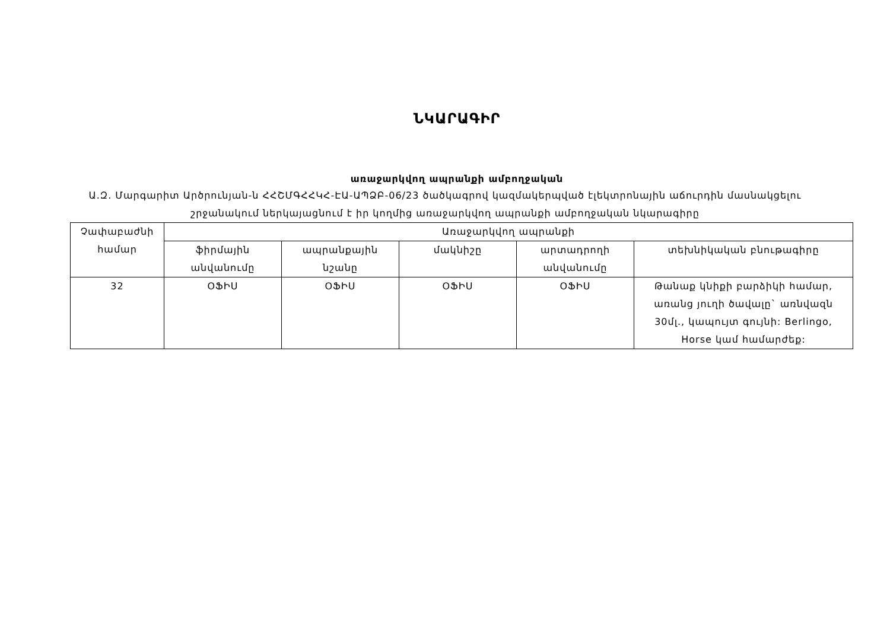ՆԿԱՐԱԳԻՐ
առաջարկվող ապրանքի ամբողջական
Ա.Զ. Մարգարիտ Արծրունյան-ն ՀՀՇՄԳՀՀԿՀ-ԷԱ-ԱՊՁԲ-06/23 ծածկագրով կազմակերպված էլեկտրոնային աճուրդին մասնակցելու շրջանակում ներկայացնում է իր կողմից առաջարկվող ապրանքի ամբողջական նկարագիրը
| Չափաբաժնի համար | Առաջարկվող ապրանքի | | | | |
| --- | --- | --- | --- | --- | --- |
| | ֆիրմային անվանումը | ապրանքային նշանը | մակնիշը | արտադրողի անվանումը | տեխնիկական բնութագիրը |
| 32 | ՕՖԻՍ | ՕՖԻՍ | ՕՖԻՍ | ՕՖԻՍ | Թանաք կնիքի բարձիկի համար, առանց յուղի ծավալը` առնվազն 30մլ., կապույտ գույնի: Berlingo, Horse կամ համարժեք: |